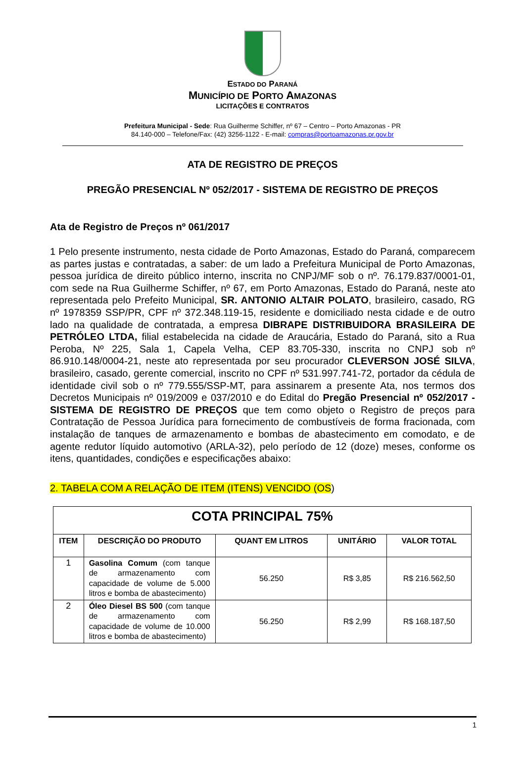ESTADO DO PARANÁ
MUNICÍPIO DE PORTO AMAZONAS
LICITAÇÕES E CONTRATOS
Prefeitura Municipal - Sede: Rua Guilherme Schiffer, nº 67 – Centro – Porto Amazonas - PR
84.140-000 – Telefone/Fax: (42) 3256-1122 - E-mail: compras@portoamazonas.pr.gov.br
ATA DE REGISTRO DE PREÇOS
PREGÃO PRESENCIAL Nº 052/2017 - SISTEMA DE REGISTRO DE PREÇOS
Ata de Registro de Preços nº 061/2017
1 Pelo presente instrumento, nesta cidade de Porto Amazonas, Estado do Paraná, comparecem as partes justas e contratadas, a saber: de um lado a Prefeitura Municipal de Porto Amazonas, pessoa jurídica de direito público interno, inscrita no CNPJ/MF sob o nº. 76.179.837/0001-01, com sede na Rua Guilherme Schiffer, nº 67, em Porto Amazonas, Estado do Paraná, neste ato representada pelo Prefeito Municipal, SR. ANTONIO ALTAIR POLATO, brasileiro, casado, RG nº 1978359 SSP/PR, CPF nº 372.348.119-15, residente e domiciliado nesta cidade e de outro lado na qualidade de contratada, a empresa DIBRAPE DISTRIBUIDORA BRASILEIRA DE PETRÓLEO LTDA, filial estabelecida na cidade de Araucária, Estado do Paraná, sito a Rua Peroba, Nº 225, Sala 1, Capela Velha, CEP 83.705-330, inscrita no CNPJ sob nº 86.910.148/0004-21, neste ato representada por seu procurador CLEVERSON JOSÉ SILVA, brasileiro, casado, gerente comercial, inscrito no CPF nº 531.997.741-72, portador da cédula de identidade civil sob o nº 779.555/SSP-MT, para assinarem a presente Ata, nos termos dos Decretos Municipais nº 019/2009 e 037/2010 e do Edital do Pregão Presencial nº 052/2017 - SISTEMA DE REGISTRO DE PREÇOS que tem como objeto o Registro de preços para Contratação de Pessoa Jurídica para fornecimento de combustíveis de forma fracionada, com instalação de tanques de armazenamento e bombas de abastecimento em comodato, e de agente redutor líquido automotivo (ARLA-32), pelo período de 12 (doze) meses, conforme os itens, quantidades, condições e especificações abaixo:
2. TABELA COM A RELAÇÃO DE ITEM (ITENS) VENCIDO (OS)
| COTA PRINCIPAL 75% | | | | |
| ITEM | DESCRIÇÃO DO PRODUTO | QUANT EM LITROS | UNITÁRIO | VALOR TOTAL |
| 1 | Gasolina Comum (com tanque de armazenamento com capacidade de volume de 5.000 litros e bomba de abastecimento) | 56.250 | R$ 3,85 | R$ 216.562,50 |
| 2 | Óleo Diesel BS 500 (com tanque de armazenamento com capacidade de volume de 10.000 litros e bomba de abastecimento) | 56.250 | R$ 2,99 | R$ 168.187,50 |
1